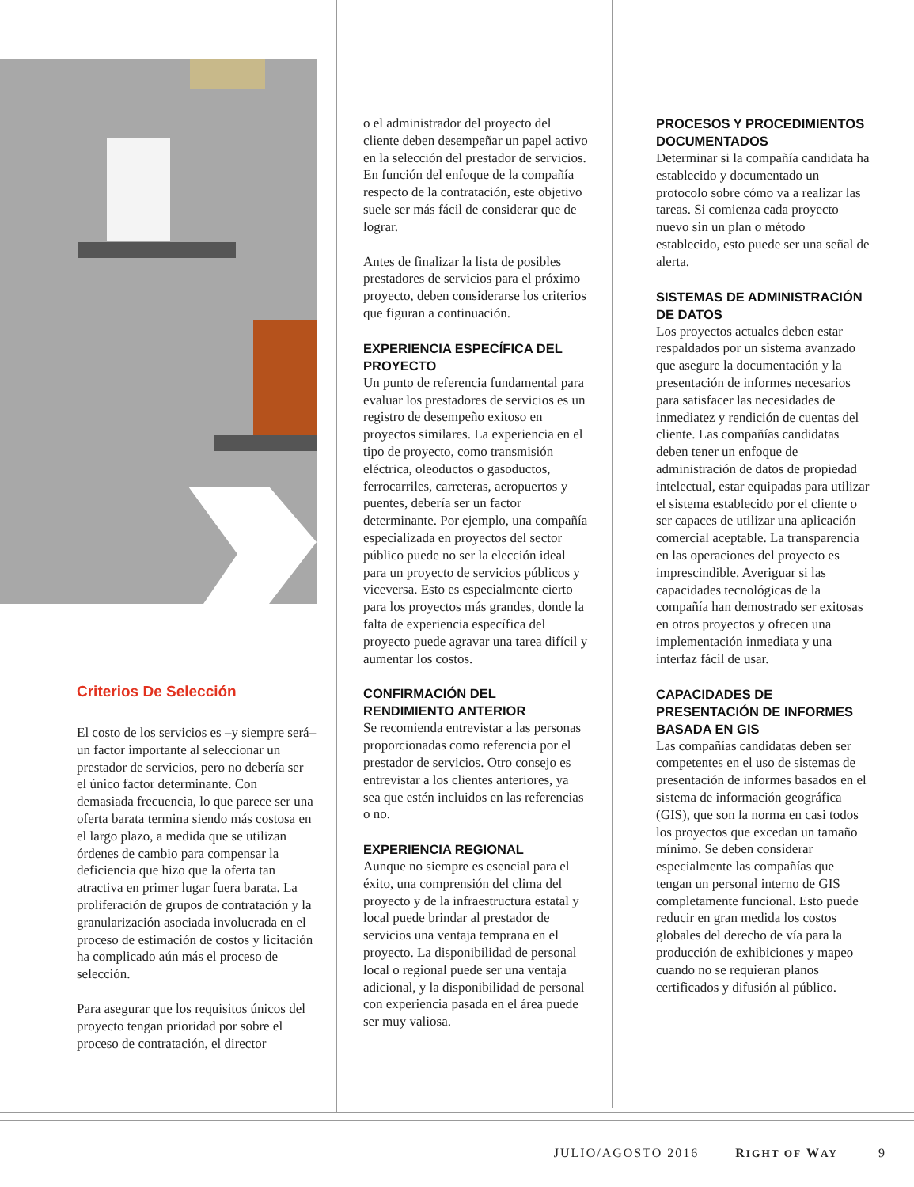Criterios De Selección
El costo de los servicios es –y siempre será– un factor importante al seleccionar un prestador de servicios, pero no debería ser el único factor determinante. Con demasiada frecuencia, lo que parece ser una oferta barata termina siendo más costosa en el largo plazo, a medida que se utilizan órdenes de cambio para compensar la deficiencia que hizo que la oferta tan atractiva en primer lugar fuera barata. La proliferación de grupos de contratación y la granularización asociada involucrada en el proceso de estimación de costos y licitación ha complicado aún más el proceso de selección.
Para asegurar que los requisitos únicos del proyecto tengan prioridad por sobre el proceso de contratación, el director
o el administrador del proyecto del cliente deben desempeñar un papel activo en la selección del prestador de servicios. En función del enfoque de la compañía respecto de la contratación, este objetivo suele ser más fácil de considerar que de lograr.
Antes de finalizar la lista de posibles prestadores de servicios para el próximo proyecto, deben considerarse los criterios que figuran a continuación.
EXPERIENCIA ESPECÍFICA DEL PROYECTO
Un punto de referencia fundamental para evaluar los prestadores de servicios es un registro de desempeño exitoso en proyectos similares. La experiencia en el tipo de proyecto, como transmisión eléctrica, oleoductos o gasoductos, ferrocarriles, carreteras, aeropuertos y puentes, debería ser un factor determinante. Por ejemplo, una compañía especializada en proyectos del sector público puede no ser la elección ideal para un proyecto de servicios públicos y viceversa. Esto es especialmente cierto para los proyectos más grandes, donde la falta de experiencia específica del proyecto puede agravar una tarea difícil y aumentar los costos.
CONFIRMACIÓN DEL RENDIMIENTO ANTERIOR
Se recomienda entrevistar a las personas proporcionadas como referencia por el prestador de servicios. Otro consejo es entrevistar a los clientes anteriores, ya sea que estén incluidos en las referencias o no.
EXPERIENCIA REGIONAL
Aunque no siempre es esencial para el éxito, una comprensión del clima del proyecto y de la infraestructura estatal y local puede brindar al prestador de servicios una ventaja temprana en el proyecto. La disponibilidad de personal local o regional puede ser una ventaja adicional, y la disponibilidad de personal con experiencia pasada en el área puede ser muy valiosa.
PROCESOS Y PROCEDIMIENTOS DOCUMENTADOS
Determinar si la compañía candidata ha establecido y documentado un protocolo sobre cómo va a realizar las tareas. Si comienza cada proyecto nuevo sin un plan o método establecido, esto puede ser una señal de alerta.
SISTEMAS DE ADMINISTRACIÓN DE DATOS
Los proyectos actuales deben estar respaldados por un sistema avanzado que asegure la documentación y la presentación de informes necesarios para satisfacer las necesidades de inmediatez y rendición de cuentas del cliente. Las compañías candidatas deben tener un enfoque de administración de datos de propiedad intelectual, estar equipadas para utilizar el sistema establecido por el cliente o ser capaces de utilizar una aplicación comercial aceptable. La transparencia en las operaciones del proyecto es imprescindible. Averiguar si las capacidades tecnológicas de la compañía han demostrado ser exitosas en otros proyectos y ofrecen una implementación inmediata y una interfaz fácil de usar.
CAPACIDADES DE PRESENTACIÓN DE INFORMES BASADA EN GIS
Las compañías candidatas deben ser competentes en el uso de sistemas de presentación de informes basados en el sistema de información geográfica (GIS), que son la norma en casi todos los proyectos que excedan un tamaño mínimo. Se deben considerar especialmente las compañías que tengan un personal interno de GIS completamente funcional. Esto puede reducir en gran medida los costos globales del derecho de vía para la producción de exhibiciones y mapeo cuando no se requieran planos certificados y difusión al público.
JULIO/AGOSTO 2016 RIGHT OF WAY 9